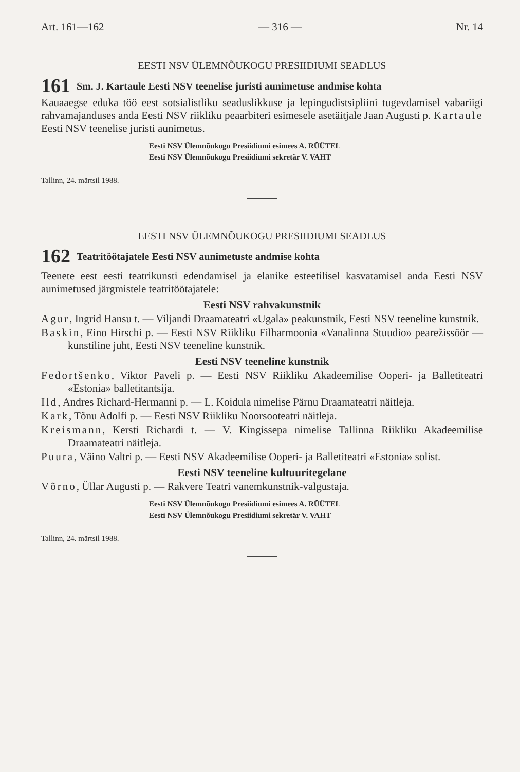Art. 161—162 — 316 — Nr. 14
EESTI NSV ÜLEMNÕUKOGU PRESIIDIUMI SEADLUS
161 Sm. J. Kartaule Eesti NSV teenelise juristi aunimetuse andmise kohta
Kauaaegse eduka töö eest sotsialistliku seaduslikkuse ja lepingudistsipliini tugevdamisel vabariigi rahvamajanduses anda Eesti NSV riikliku peaarbiteri esimesele asetäitjale Jaan Augusti p. Kartaule Eesti NSV teenelise juristi aunimetus.
Eesti NSV Ülemnõukogu Presiidiumi esimees A. RÜÜTEL
Eesti NSV Ülemnõukogu Presiidiumi sekretär V. VAHT
Tallinn, 24. märtsil 1988.
EESTI NSV ÜLEMNÕUKOGU PRESIIDIUMI SEADLUS
162 Teatritöötajatele Eesti NSV aunimetuste andmise kohta
Teenete eest eesti teatrikunsti edendamisel ja elanike esteetilisel kasvatamisel anda Eesti NSV aunimetused järgmistele teatritöötajatele:
Eesti NSV rahvakunstnik
Agur, Ingrid Hansu t. — Viljandi Draamateatri «Ugala» peakunstnik, Eesti NSV teeneline kunstnik.
Baskin, Eino Hirschi p. — Eesti NSV Riikliku Filharmoonia «Vanalinna Stuudio» pearežissöör — kunstiline juht, Eesti NSV teeneline kunstnik.
Eesti NSV teeneline kunstnik
Fedortšenko, Viktor Paveli p. — Eesti NSV Riikliku Akadeemilise Ooperi- ja Balletiteatri «Estonia» balletitantsija.
Ild, Andres Richard-Hermanni p. — L. Koidula nimelise Pärnu Draamateatri näitleja.
Kark, Tõnu Adolfi p. — Eesti NSV Riikliku Noorsooteatri näitleja.
Kreismann, Kersti Richardi t. — V. Kingissepa nimelise Tallinna Riikliku Akadeemilise Draamateatri näitleja.
Puura, Väino Valtri p. — Eesti NSV Akadeemilise Ooperi- ja Balletiteatri «Estonia» solist.
Eesti NSV teeneline kultuuritegelane
Võrno, Üllar Augusti p. — Rakvere Teatri vanemkunstnik-valgustaja.
Eesti NSV Ülemnõukogu Presiidiumi esimees A. RÜÜTEL
Eesti NSV Ülemnõukogu Presiidiumi sekretär V. VAHT
Tallinn, 24. märtsil 1988.